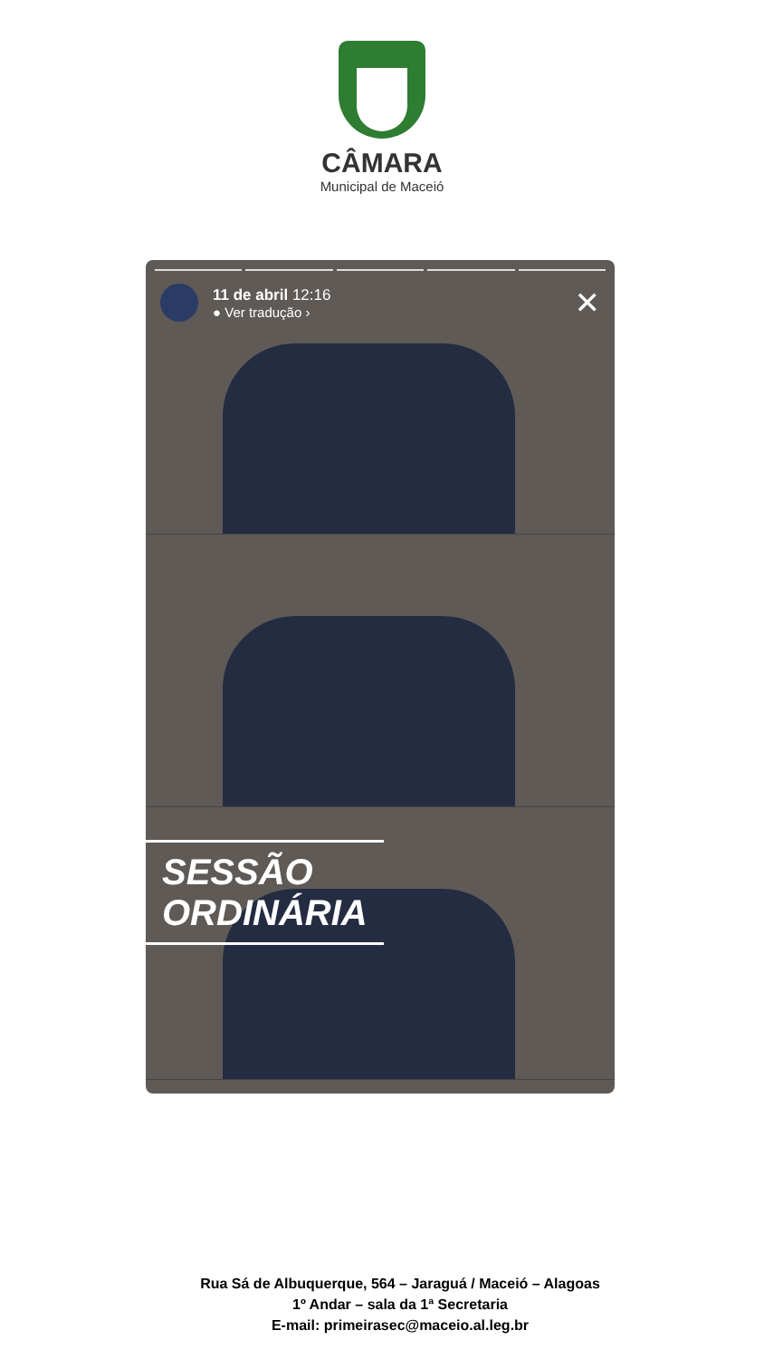CÂMARA
Municipal de Maceió
11 de abril 12:16
● Ver tradução ›
✕
SESSÃO
ORDINÁRIA
Rua Sá de Albuquerque, 564 – Jaraguá / Maceió – Alagoas
1º Andar – sala da 1ª Secretaria
E-mail: primeirasec@maceio.al.leg.br